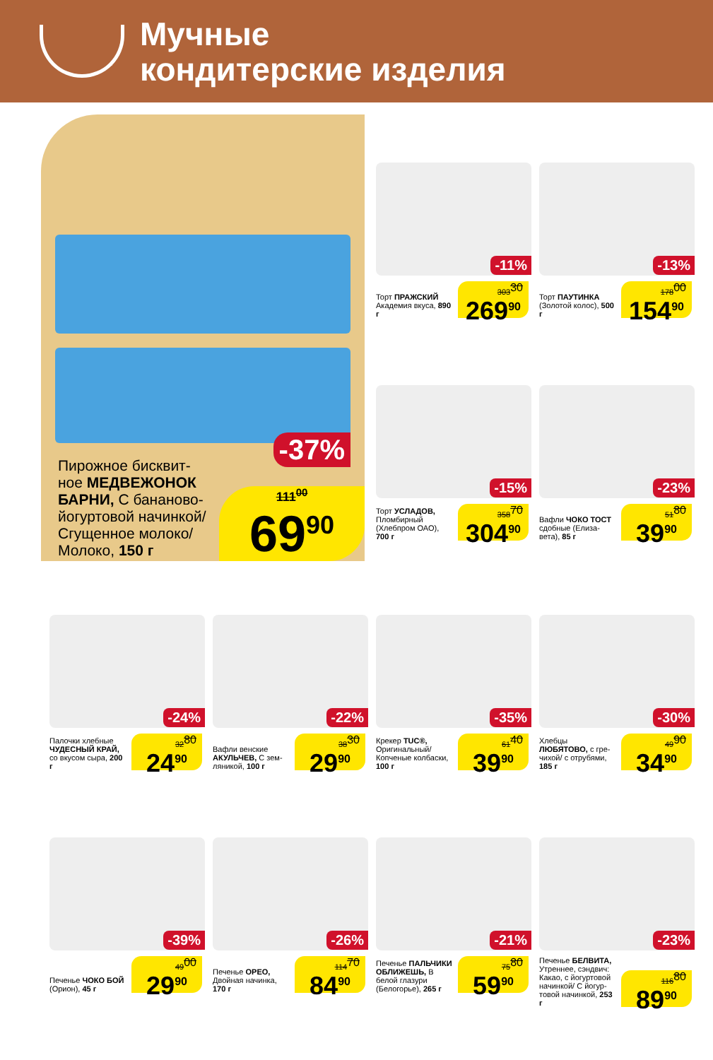Мучные
кондитерские изделия
-37%
Пирожное бисквит­ное МЕДВЕЖОНОК БАРНИ, С бана­ново-йогуртовой начинкой/ Сгущенное молоко/ Молоко, 150 г
111<sup>00</sup>
69<sup>90</sup>
-11%
Торт ПРАЖСКИЙ Академия вкуса, 890 г
303<sup>30</sup>
269<sup>90</sup>
-13%
Торт ПАУТИНКА (Золотой колос), 500 г
178<sup>00</sup>
154<sup>90</sup>
-15%
Торт УСЛАДОВ, Пломбирный (Хлебпром ОАО), 700 г
358<sup>70</sup>
304<sup>90</sup>
-23%
Вафли ЧОКО ТОСТ сдобные (Елиза­вета), 85 г
51<sup>80</sup>
39<sup>90</sup>
-24%
Палочки хлебные ЧУДЕСНЫЙ КРАЙ, со вкусом сыра, 200 г
32<sup>80</sup>
24<sup>90</sup>
-22%
Вафли венские АКУЛЬЧЕВ, С зем­ляникой, 100 г
38<sup>30</sup>
29<sup>90</sup>
-35%
Крекер TUC®, Оригинальный/ Копченые колба­ски, 100 г
61<sup>40</sup>
39<sup>90</sup>
-30%
Хлебцы ЛЮБЯТОВО, с гре­чихой/ с отрубями, 185 г
49<sup>90</sup>
34<sup>90</sup>
-39%
Печенье ЧОКО БОЙ (Орион), 45 г
49<sup>00</sup>
29<sup>90</sup>
-26%
Печенье ОРЕО, Двойная начинка, 170 г
114<sup>70</sup>
84<sup>90</sup>
-21%
Печенье ПАЛЬЧИКИ ОБЛИЖЕШЬ, В белой глазури (Белогорье), 265 г
75<sup>80</sup>
59<sup>90</sup>
-23%
Печенье БЕЛВИТА, Утреннее, сэндвич: Какао, с йогуртовой начинкой/ С йогур­товой начинкой, 253 г
116<sup>80</sup>
89<sup>90</sup>